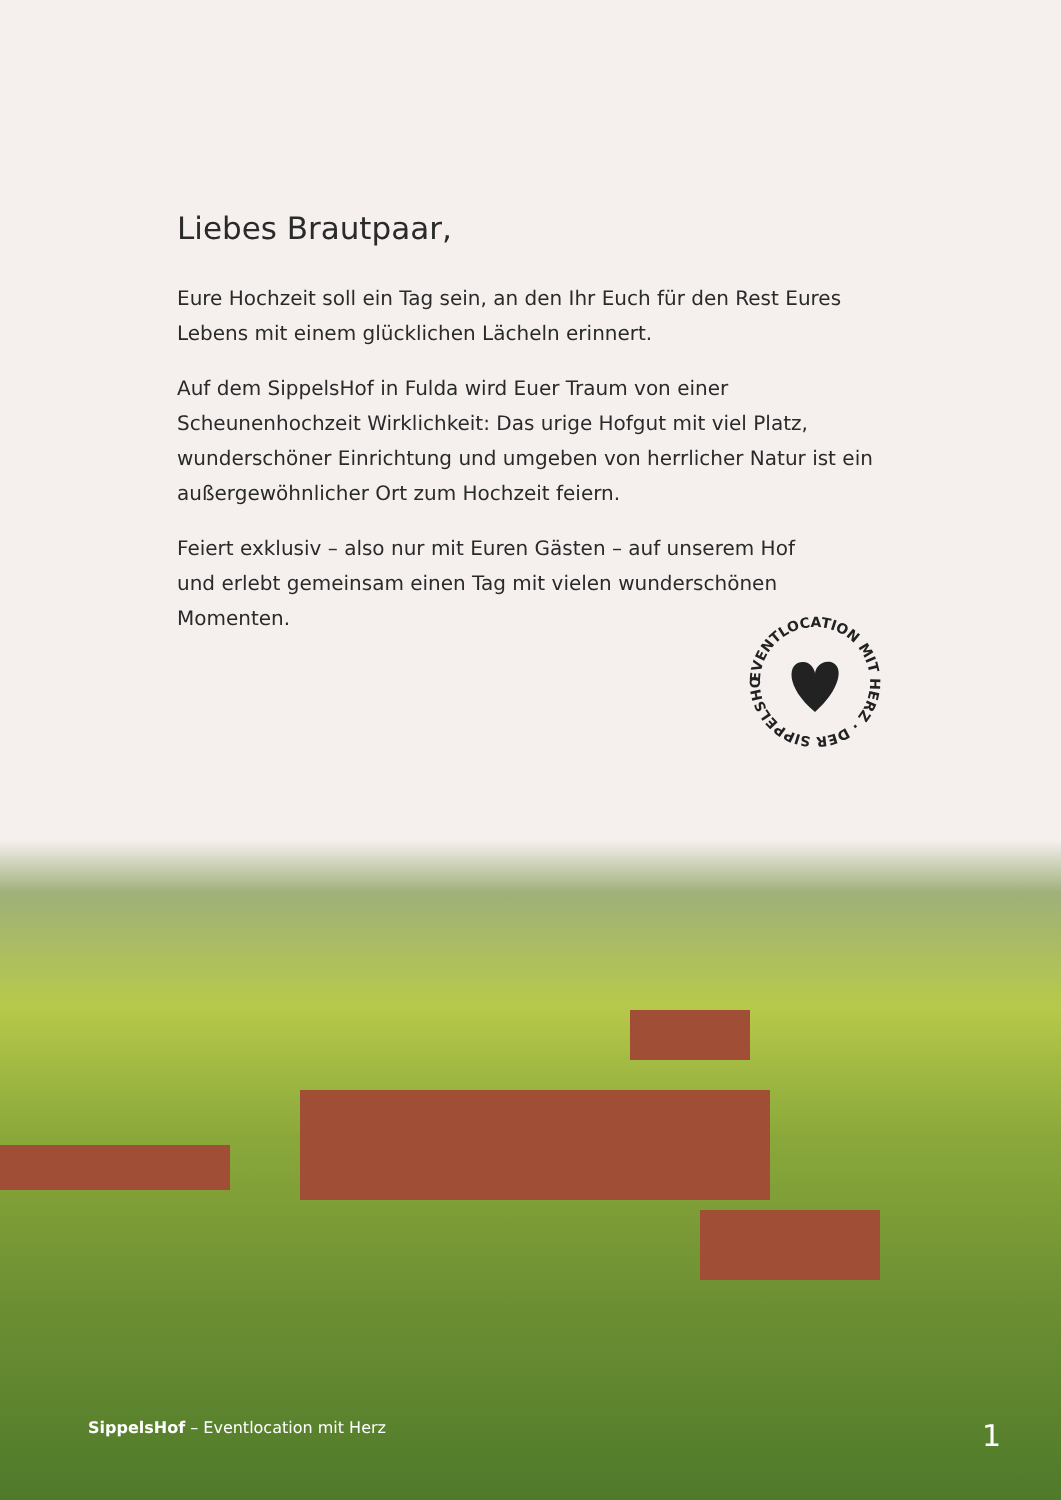Liebes Brautpaar,
Eure Hochzeit soll ein Tag sein, an den Ihr Euch für den Rest Eures Lebens mit einem glücklichen Lächeln erinnert.
Auf dem SippelsHof in Fulda wird Euer Traum von einer Scheunenhochzeit Wirklichkeit: Das urige Hofgut mit viel Platz, wunderschöner Einrichtung und umgeben von herrlicher Natur ist ein außergewöhnlicher Ort zum Hochzeit feiern.
Feiert exklusiv – also nur mit Euren Gästen – auf unserem Hof und erlebt gemeinsam einen Tag mit vielen wunderschönen Momenten.
EVENTLOCATION MIT HERZ · DER SIPPELSHOF
SippelsHof – Eventlocation mit Herz 1